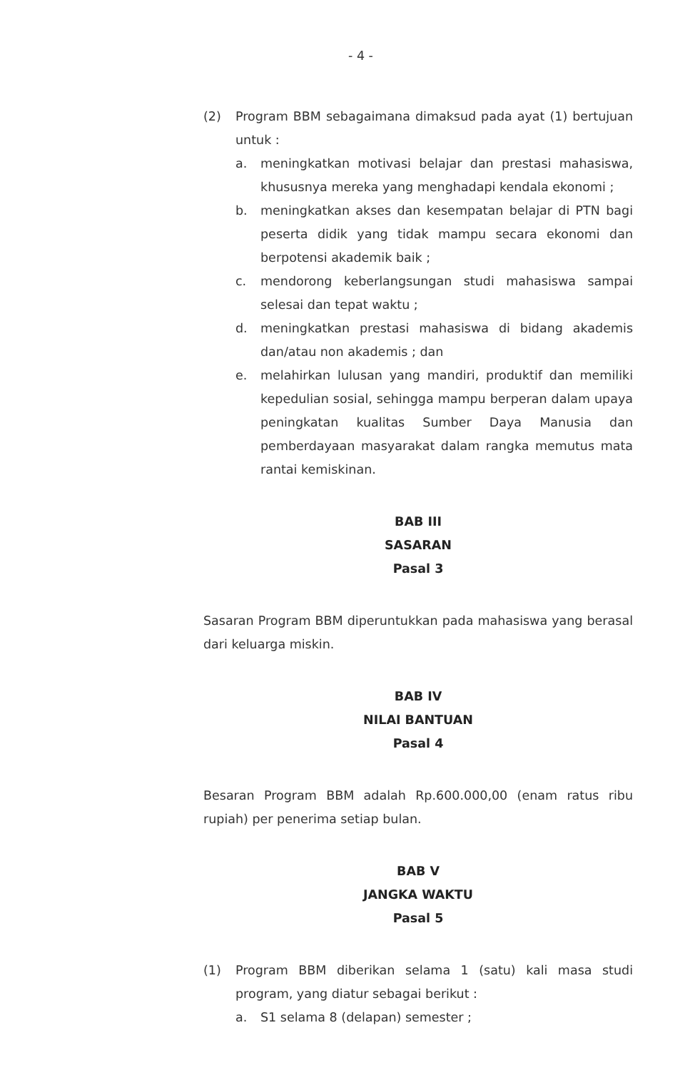- 4 -
(2) Program BBM sebagaimana dimaksud pada ayat (1) bertujuan untuk :
a. meningkatkan motivasi belajar dan prestasi mahasiswa, khususnya mereka yang menghadapi kendala ekonomi ;
b. meningkatkan akses dan kesempatan belajar di PTN bagi peserta didik yang tidak mampu secara ekonomi dan berpotensi akademik baik ;
c. mendorong keberlangsungan studi mahasiswa sampai selesai dan tepat waktu ;
d. meningkatkan prestasi mahasiswa di bidang akademis dan/atau non akademis ; dan
e. melahirkan lulusan yang mandiri, produktif dan memiliki kepedulian sosial, sehingga mampu berperan dalam upaya peningkatan kualitas Sumber Daya Manusia dan pemberdayaan masyarakat dalam rangka memutus mata rantai kemiskinan.
BAB III
SASARAN
Pasal 3
Sasaran Program BBM diperuntukkan pada mahasiswa yang berasal dari keluarga miskin.
BAB IV
NILAI BANTUAN
Pasal 4
Besaran Program BBM adalah Rp.600.000,00 (enam ratus ribu rupiah) per penerima setiap bulan.
BAB V
JANGKA WAKTU
Pasal 5
(1) Program BBM diberikan selama 1 (satu) kali masa studi program, yang diatur sebagai berikut :
a. S1 selama 8 (delapan) semester ;